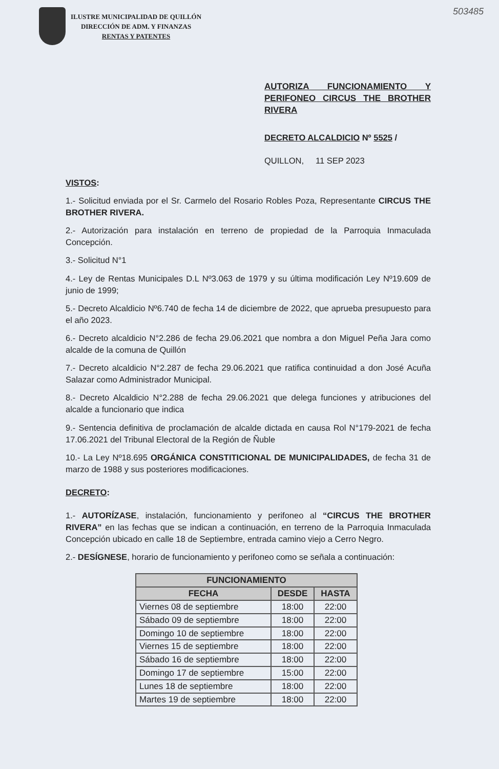503485
ILUSTRE MUNICIPALIDAD DE QUILLÓN
DIRECCIÓN DE ADM. Y FINANZAS
RENTAS Y PATENTES
AUTORIZA FUNCIONAMIENTO Y PERIFONEO CIRCUS THE BROTHER RIVERA
DECRETO ALCALDICIO Nº 5525 /
QUILLON, 11 SEP 2023
VISTOS:
1.- Solicitud enviada por el Sr. Carmelo del Rosario Robles Poza, Representante CIRCUS THE BROTHER RIVERA.
2.- Autorización para instalación en terreno de propiedad de la Parroquia Inmaculada Concepción.
3.- Solicitud N°1
4.- Ley de Rentas Municipales D.L Nº3.063 de 1979 y su última modificación Ley Nº19.609 de junio de 1999;
5.- Decreto Alcaldicio Nº6.740 de fecha 14 de diciembre de 2022, que aprueba presupuesto para el año 2023.
6.- Decreto alcaldicio N°2.286 de fecha 29.06.2021 que nombra a don Miguel Peña Jara como alcalde de la comuna de Quillón
7.- Decreto alcaldicio N°2.287 de fecha 29.06.2021 que ratifica continuidad a don José Acuña Salazar como Administrador Municipal.
8.- Decreto Alcaldicio N°2.288 de fecha 29.06.2021 que delega funciones y atribuciones del alcalde a funcionario que indica
9.- Sentencia definitiva de proclamación de alcalde dictada en causa Rol N°179-2021 de fecha 17.06.2021 del Tribunal Electoral de la Región de Ñuble
10.- La Ley Nº18.695 ORGÁNICA CONSTITICIONAL DE MUNICIPALIDADES, de fecha 31 de marzo de 1988 y sus posteriores modificaciones.
DECRETO:
1.- AUTORÍZASE, instalación, funcionamiento y perifoneo al “CIRCUS THE BROTHER RIVERA” en las fechas que se indican a continuación, en terreno de la Parroquia Inmaculada Concepción ubicado en calle 18 de Septiembre, entrada camino viejo a Cerro Negro.
2.- DESÍGNESE, horario de funcionamiento y perifoneo como se señala a continuación:
| FUNCIONAMIENTO | | |
| --- | --- | --- |
| FECHA | DESDE | HASTA |
| Viernes 08 de septiembre | 18:00 | 22:00 |
| Sábado 09 de septiembre | 18:00 | 22:00 |
| Domingo 10 de septiembre | 18:00 | 22:00 |
| Viernes 15 de septiembre | 18:00 | 22:00 |
| Sábado 16 de septiembre | 18:00 | 22:00 |
| Domingo 17 de septiembre | 15:00 | 22:00 |
| Lunes 18 de septiembre | 18:00 | 22:00 |
| Martes 19 de septiembre | 18:00 | 22:00 |